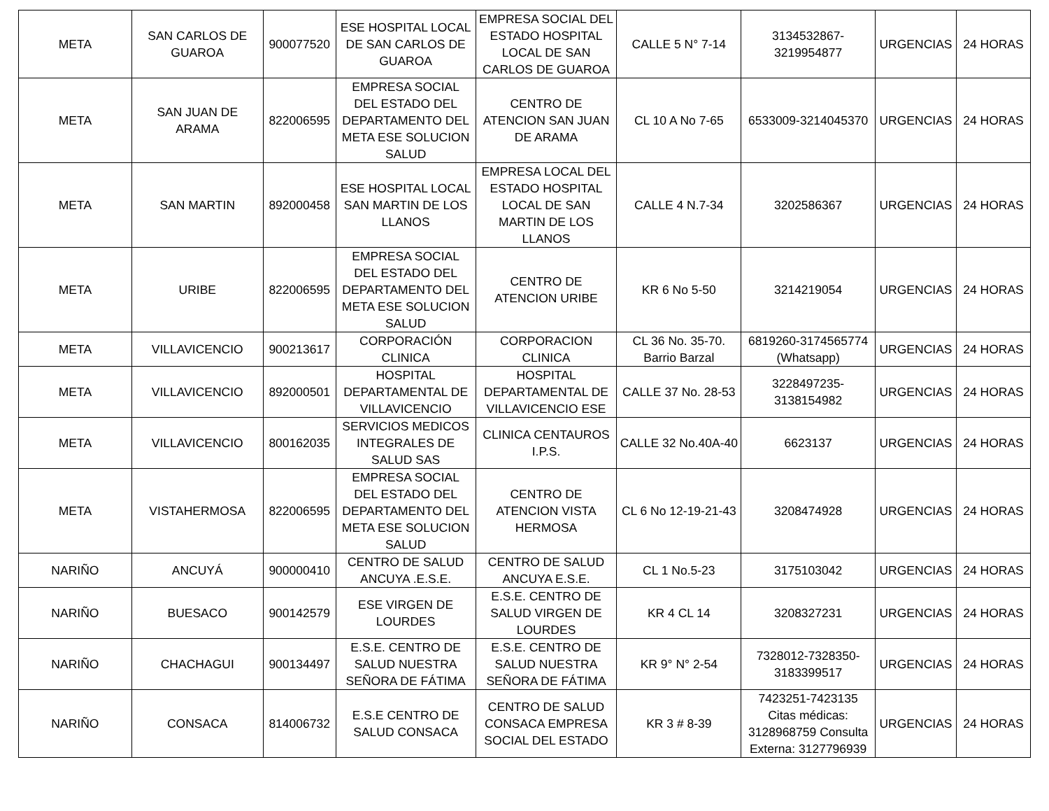| META | SAN CARLOS DE GUAROA | 900077520 | ESE HOSPITAL LOCAL DE SAN CARLOS DE GUAROA | EMPRESA SOCIAL DEL ESTADO HOSPITAL LOCAL DE SAN CARLOS DE GUAROA | CALLE 5 N° 7-14 | 3134532867-3219954877 | URGENCIAS | 24 HORAS |
| META | SAN JUAN DE ARAMA | 822006595 | EMPRESA SOCIAL DEL ESTADO DEL DEPARTAMENTO DEL META ESE SOLUCION SALUD | CENTRO DE ATENCION SAN JUAN DE ARAMA | CL 10 A No 7-65 | 6533009-3214045370 | URGENCIAS | 24 HORAS |
| META | SAN MARTIN | 892000458 | ESE HOSPITAL LOCAL SAN MARTIN DE LOS LLANOS | EMPRESA LOCAL DEL ESTADO HOSPITAL LOCAL DE SAN MARTIN DE LOS LLANOS | CALLE 4 N.7-34 | 3202586367 | URGENCIAS | 24 HORAS |
| META | URIBE | 822006595 | EMPRESA SOCIAL DEL ESTADO DEL DEPARTAMENTO DEL META ESE SOLUCION SALUD | CENTRO DE ATENCION URIBE | KR 6 No 5-50 | 3214219054 | URGENCIAS | 24 HORAS |
| META | VILLAVICENCIO | 900213617 | CORPORACIÓN CLINICA | CORPORACION CLINICA | CL 36 No. 35-70. Barrio Barzal | 6819260-3174565774 (Whatsapp) | URGENCIAS | 24 HORAS |
| META | VILLAVICENCIO | 892000501 | HOSPITAL DEPARTAMENTAL DE VILLAVICENCIO | HOSPITAL DEPARTAMENTAL DE VILLAVICENCIO ESE | CALLE 37 No. 28-53 | 3228497235-3138154982 | URGENCIAS | 24 HORAS |
| META | VILLAVICENCIO | 800162035 | SERVICIOS MEDICOS INTEGRALES DE SALUD SAS | CLINICA CENTAUROS I.P.S. | CALLE 32 No.40A-40 | 6623137 | URGENCIAS | 24 HORAS |
| META | VISTAHERMOSA | 822006595 | EMPRESA SOCIAL DEL ESTADO DEL DEPARTAMENTO DEL META ESE SOLUCION SALUD | CENTRO DE ATENCION VISTA HERMOSA | CL 6 No 12-19-21-43 | 3208474928 | URGENCIAS | 24 HORAS |
| NARIÑO | ANCUYÁ | 900000410 | CENTRO DE SALUD ANCUYA .E.S.E. | CENTRO DE SALUD ANCUYA E.S.E. | CL 1 No.5-23 | 3175103042 | URGENCIAS | 24 HORAS |
| NARIÑO | BUESACO | 900142579 | ESE VIRGEN DE LOURDES | E.S.E. CENTRO DE SALUD VIRGEN DE LOURDES | KR 4 CL 14 | 3208327231 | URGENCIAS | 24 HORAS |
| NARIÑO | CHACHAGUI | 900134497 | E.S.E. CENTRO DE SALUD NUESTRA SEÑORA DE FÁTIMA | E.S.E. CENTRO DE SALUD NUESTRA SEÑORA DE FÁTIMA | KR 9° N° 2-54 | 7328012-7328350-3183399517 | URGENCIAS | 24 HORAS |
| NARIÑO | CONSACA | 814006732 | E.S.E CENTRO DE SALUD CONSACA | CENTRO DE SALUD CONSACA EMPRESA SOCIAL DEL ESTADO | KR 3 # 8-39 | 7423251-7423135 Citas médicas: 3128968759 Consulta Externa: 3127796939 | URGENCIAS | 24 HORAS |